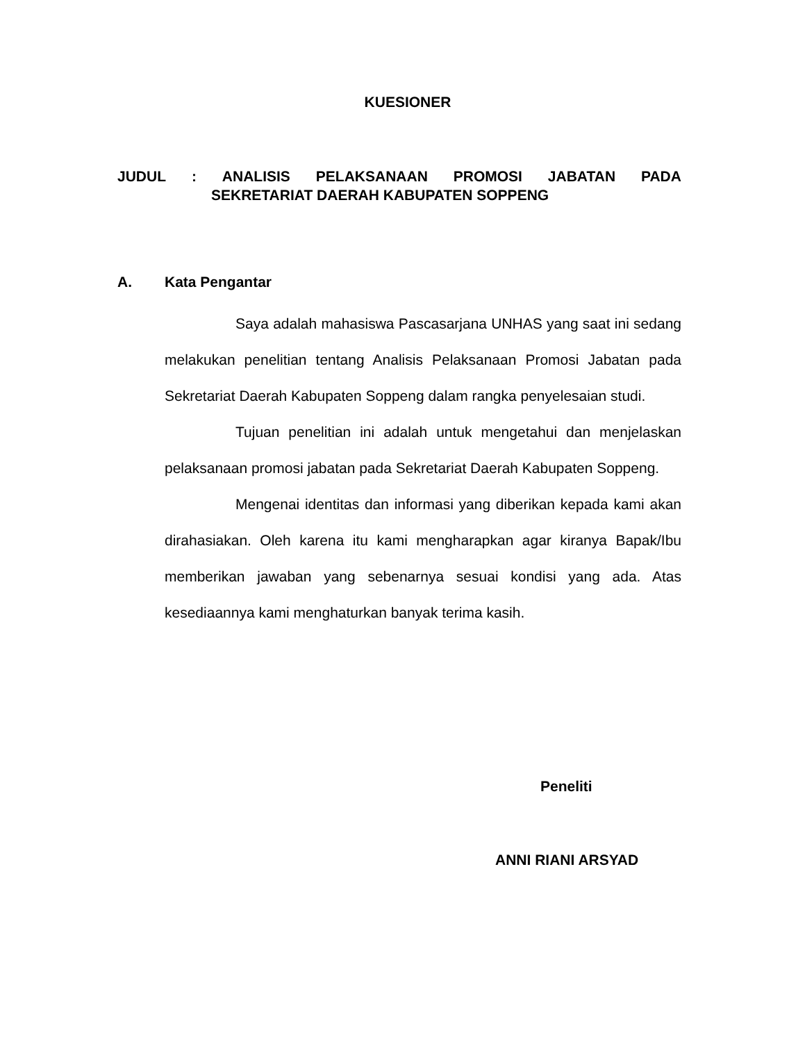KUESIONER
JUDUL: ANALISIS PELAKSANAAN PROMOSI JABATAN PADA
SEKRETARIAT DAERAH KABUPATEN SOPPENG
A. Kata Pengantar
Saya adalah mahasiswa Pascasarjana UNHAS yang saat ini sedang melakukan penelitian tentang Analisis Pelaksanaan Promosi Jabatan pada Sekretariat Daerah Kabupaten Soppeng dalam rangka penyelesaian studi.
Tujuan penelitian ini adalah untuk mengetahui dan menjelaskan pelaksanaan promosi jabatan pada Sekretariat Daerah Kabupaten Soppeng.
Mengenai identitas dan informasi yang diberikan kepada kami akan dirahasiakan. Oleh karena itu kami mengharapkan agar kiranya Bapak/Ibu memberikan jawaban yang sebenarnya sesuai kondisi yang ada. Atas kesediaannya kami menghaturkan banyak terima kasih.
Peneliti
ANNI RIANI ARSYAD